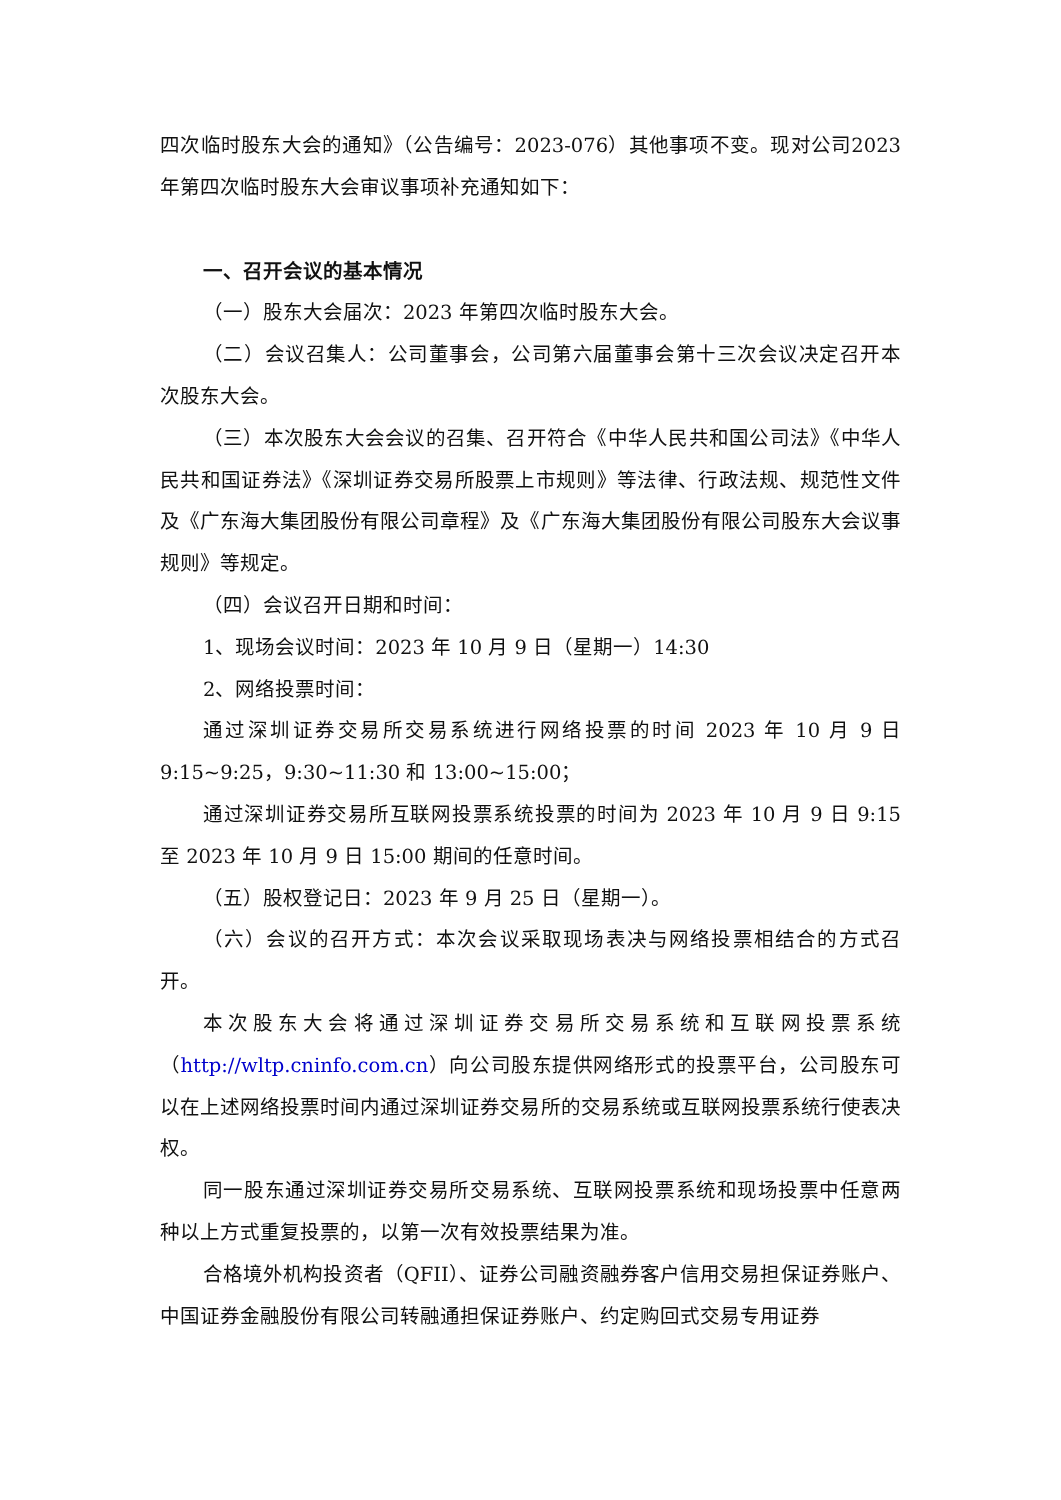四次临时股东大会的通知》（公告编号：2023-076）其他事项不变。现对公司2023年第四次临时股东大会审议事项补充通知如下：
一、召开会议的基本情况
（一）股东大会届次：2023 年第四次临时股东大会。
（二）会议召集人：公司董事会，公司第六届董事会第十三次会议决定召开本次股东大会。
（三）本次股东大会会议的召集、召开符合《中华人民共和国公司法》《中华人民共和国证券法》《深圳证券交易所股票上市规则》等法律、行政法规、规范性文件及《广东海大集团股份有限公司章程》及《广东海大集团股份有限公司股东大会议事规则》等规定。
（四）会议召开日期和时间：
1、现场会议时间：2023 年 10 月 9 日（星期一）14:30
2、网络投票时间：
通过深圳证券交易所交易系统进行网络投票的时间 2023 年 10 月 9 日 9:15~9:25，9:30~11:30 和 13:00~15:00；
通过深圳证券交易所互联网投票系统投票的时间为 2023 年 10 月 9 日 9:15 至 2023 年 10 月 9 日 15:00 期间的任意时间。
（五）股权登记日：2023 年 9 月 25 日（星期一）。
（六）会议的召开方式：本次会议采取现场表决与网络投票相结合的方式召开。
本次股东大会将通过深圳证券交易所交易系统和互联网投票系统（http://wltp.cninfo.com.cn）向公司股东提供网络形式的投票平台，公司股东可以在上述网络投票时间内通过深圳证券交易所的交易系统或互联网投票系统行使表决权。
同一股东通过深圳证券交易所交易系统、互联网投票系统和现场投票中任意两种以上方式重复投票的，以第一次有效投票结果为准。
合格境外机构投资者（QFII）、证券公司融资融券客户信用交易担保证券账户、中国证券金融股份有限公司转融通担保证券账户、约定购回式交易专用证券